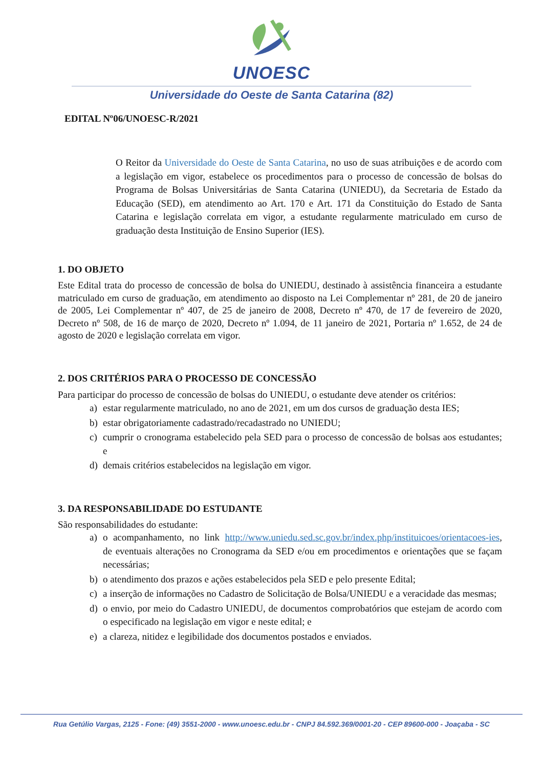UNOESC
Universidade do Oeste de Santa Catarina (82)
EDITAL Nº06/UNOESC-R/2021
O Reitor da Universidade do Oeste de Santa Catarina, no uso de suas atribuições e de acordo com a legislação em vigor, estabelece os procedimentos para o processo de concessão de bolsas do Programa de Bolsas Universitárias de Santa Catarina (UNIEDU), da Secretaria de Estado da Educação (SED), em atendimento ao Art. 170 e Art. 171 da Constituição do Estado de Santa Catarina e legislação correlata em vigor, a estudante regularmente matriculado em curso de graduação desta Instituição de Ensino Superior (IES).
1. DO OBJETO
Este Edital trata do processo de concessão de bolsa do UNIEDU, destinado à assistência financeira a estudante matriculado em curso de graduação, em atendimento ao disposto na Lei Complementar nº 281, de 20 de janeiro de 2005, Lei Complementar nº 407, de 25 de janeiro de 2008, Decreto nº 470, de 17 de fevereiro de 2020, Decreto nº 508, de 16 de março de 2020, Decreto nº 1.094, de 11 janeiro de 2021, Portaria nº 1.652, de 24 de agosto de 2020 e legislação correlata em vigor.
2. DOS CRITÉRIOS PARA O PROCESSO DE CONCESSÃO
Para participar do processo de concessão de bolsas do UNIEDU, o estudante deve atender os critérios:
a) estar regularmente matriculado, no ano de 2021, em um dos cursos de graduação desta IES;
b) estar obrigatoriamente cadastrado/recadastrado no UNIEDU;
c) cumprir o cronograma estabelecido pela SED para o processo de concessão de bolsas aos estudantes; e
d) demais critérios estabelecidos na legislação em vigor.
3. DA RESPONSABILIDADE DO ESTUDANTE
São responsabilidades do estudante:
a) o acompanhamento, no link http://www.uniedu.sed.sc.gov.br/index.php/instituicoes/orientacoes-ies, de eventuais alterações no Cronograma da SED e/ou em procedimentos e orientações que se façam necessárias;
b) o atendimento dos prazos e ações estabelecidos pela SED e pelo presente Edital;
c) a inserção de informações no Cadastro de Solicitação de Bolsa/UNIEDU e a veracidade das mesmas;
d) o envio, por meio do Cadastro UNIEDU, de documentos comprobatórios que estejam de acordo com o especificado na legislação em vigor e neste edital; e
e) a clareza, nitidez e legibilidade dos documentos postados e enviados.
Rua Getúlio Vargas, 2125 - Fone: (49) 3551-2000 - www.unoesc.edu.br - CNPJ 84.592.369/0001-20 - CEP 89600-000 - Joaçaba - SC